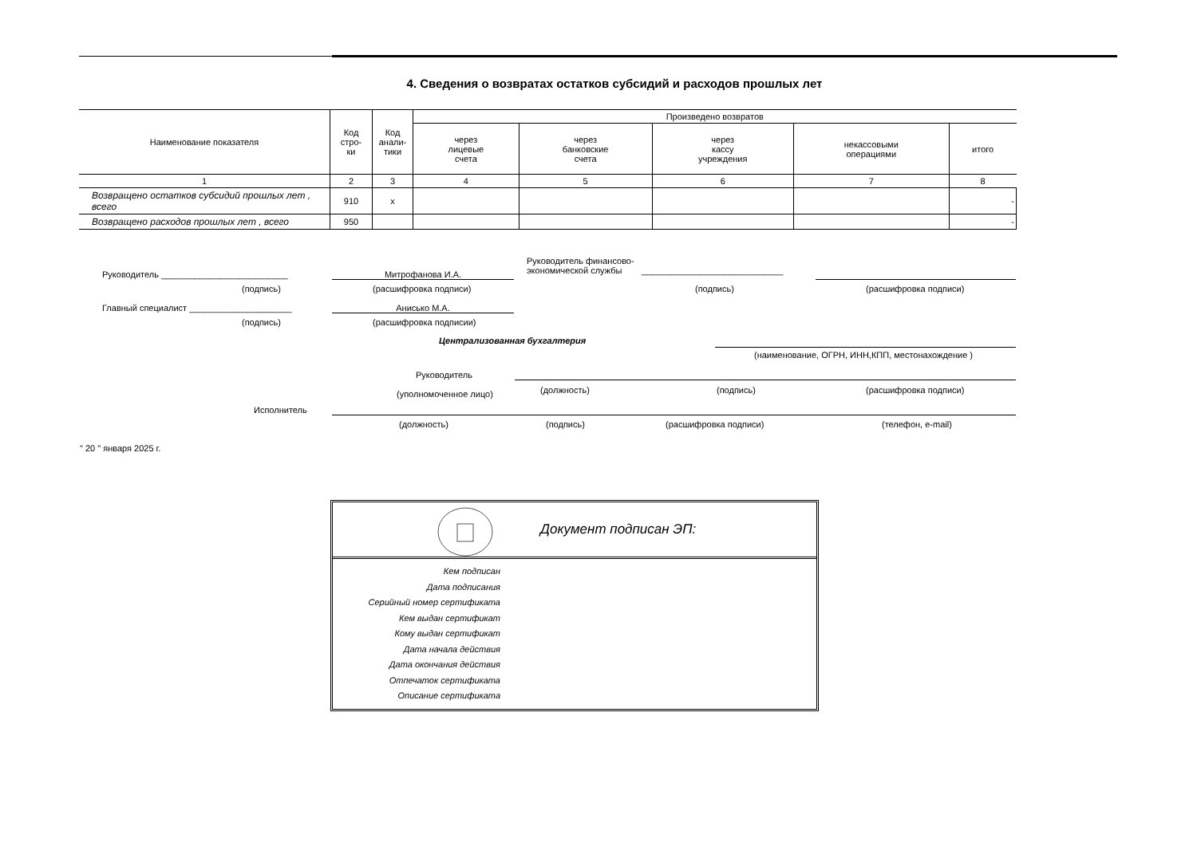4. Сведения о возвратах остатков субсидий и расходов прошлых лет
| Наименование показателя | Код стро- ки | Код анали- тики | Произведено возвратов | | | | |
| --- | --- | --- | --- | --- | --- | --- | --- |
| | | | через лицевые счета | через банковские счета | через кассу учреждения | некассовыми операциями | итого |
| 1 | 2 | 3 | 4 | 5 | 6 | 7 | 8 |
| Возвращено остатков субсидий прошлых лет , всего | 910 | x | | | | | - |
| Возвращено расходов прошлых лет , всего | 950 | | | | | | - |
Руководитель __________________________
(подпись)
Митрофанова И.А.
(расшифровка подписи)
Руководитель финансово-
экономической службы _____________________________
(подпись) (расшифровка подписи)
Главный специалист _____________________
(подпись)
Анисько М.А.
(расшифровка подписии)
Централизованная бухгалтерия
(наименование, ОГРН, ИНН,КПП, местонахождение )
Руководитель
(должность) (подпись) (расшифровка подписи)
(уполномоченное лицо)
Исполнитель
(должность) (подпись) (расшифровка подписи) (телефон, e-mail)
" 20 " января 2025 г.
Документ подписан ЭП:
Кем подписан
Дата подписания
Серийный номер сертификата
Кем выдан сертификат
Кому выдан сертификат
Дата начала действия
Дата окончания действия
Отпечаток сертификата
Описание сертификата